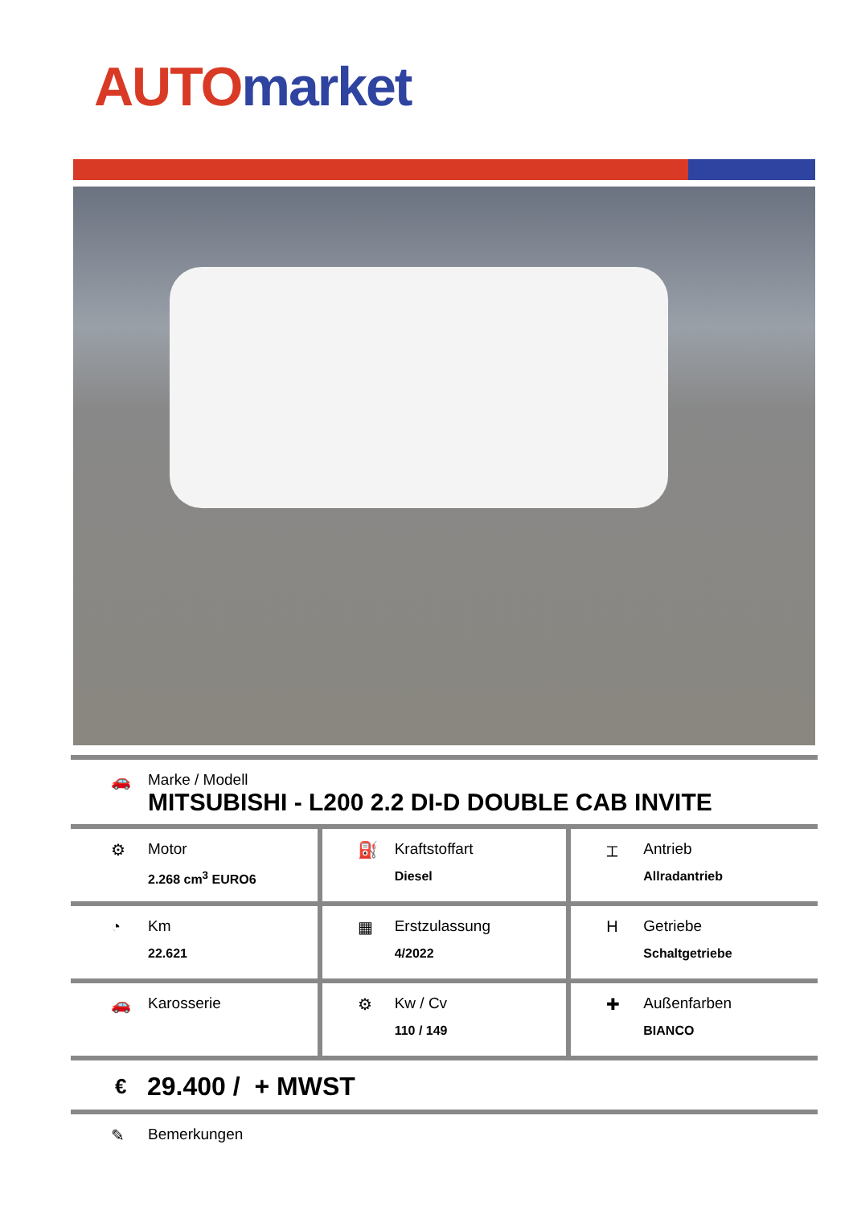AUTO market
🚗 Marke / Modell
MITSUBISHI - L200 2.2 DI-D DOUBLE CAB INVITE
| ⚙ Motor 2.268 cm<sup>3</sup> EURO6 | ⛽ Kraftstoffart Diesel | ⌶ Antrieb Allradantrieb |
| ◔ Km 22.621 | ▦ Erstzulassung 4/2022 | H Getriebe Schaltgetriebe |
| 🚗 Karosserie | ⚙ Kw / Cv 110 / 149 | ✚ Außenfarben BIANCO |
€ 29.400 / + MWST
✎ Bemerkungen